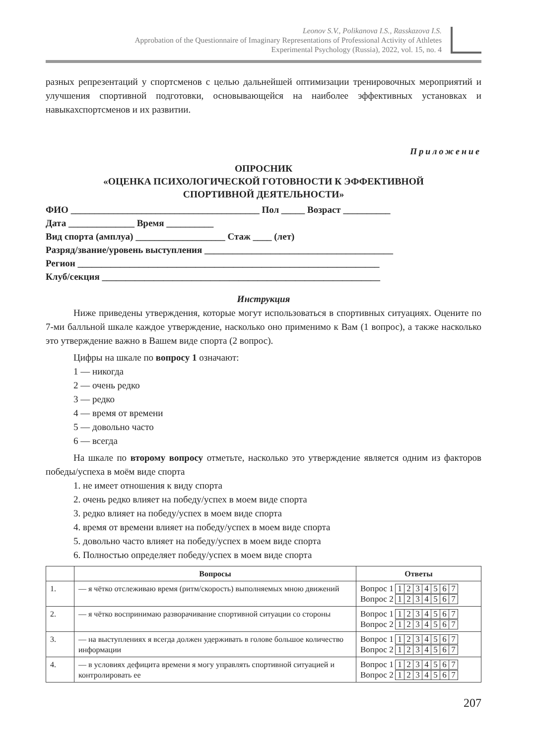Leonov S.V., Polikanova I.S., Rasskazova I.S.
Approbation of the Questionnaire of Imaginary Representations of Professional Activity of Athletes
Experimental Psychology (Russia), 2022, vol. 15, no. 4
разных репрезентаций у спортсменов с целью дальнейшей оптимизации тренировочных мероприятий и улучшения спортивной подготовки, основывающейся на наиболее эффективных установках и навыкахспортсменов и их развитии.
Приложение
ОПРОСНИК
«ОЦЕНКА ПСИХОЛОГИЧЕСКОЙ ГОТОВНОСТИ К ЭФФЕКТИВНОЙ
СПОРТИВНОЙ ДЕЯТЕЛЬНОСТИ»
ФИО ________________________________________ Пол _____ Возраст __________
Дата ______________ Время __________
Вид спорта (амплуа) ___________________ Стаж ____ (лет)
Разряд/звание/уровень выступления ________________________________________
Регион ________________________________________________________________
Клуб/секция ___________________________________________________________
Инструкция
Ниже приведены утверждения, которые могут использоваться в спортивных ситуациях. Оцените по 7-ми балльной шкале каждое утверждение, насколько оно применимо к Вам (1 вопрос), а также насколько это утверждение важно в Вашем виде спорта (2 вопрос).
Цифры на шкале по вопросу 1 означают:
1 — никогда
2 — очень редко
3 — редко
4 — время от времени
5 — довольно часто
6 — всегда
На шкале по второму вопросу отметьте, насколько это утверждение является одним из факторов победы/успеха в моём виде спорта
1. не имеет отношения к виду спорта
2. очень редко влияет на победу/успех в моем виде спорта
3. редко влияет на победу/успех в моем виде спорта
4. время от времени влияет на победу/успех в моем виде спорта
5. довольно часто влияет на победу/успех в моем виде спорта
6. Полностью определяет победу/успех в моем виде спорта
| | Вопросы | Ответы |
| --- | --- | --- |
| 1. | — я чётко отслеживаю время (ритм/скорость) выполняемых мною движений | Вопрос 1 1 2 3 4 5 6 7 Вопрос 2 1 2 3 4 5 6 7 |
| 2. | — я чётко воспринимаю разворачивание спортивной ситуации со стороны | Вопрос 1 1 2 3 4 5 6 7 Вопрос 2 1 2 3 4 5 6 7 |
| 3. | — на выступлениях я всегда должен удерживать в голове большое количество информации | Вопрос 1 1 2 3 4 5 6 7 Вопрос 2 1 2 3 4 5 6 7 |
| 4. | — в условиях дефицита времени я могу управлять спортивной ситуацией и контролировать ее | Вопрос 1 1 2 3 4 5 6 7 Вопрос 2 1 2 3 4 5 6 7 |
207